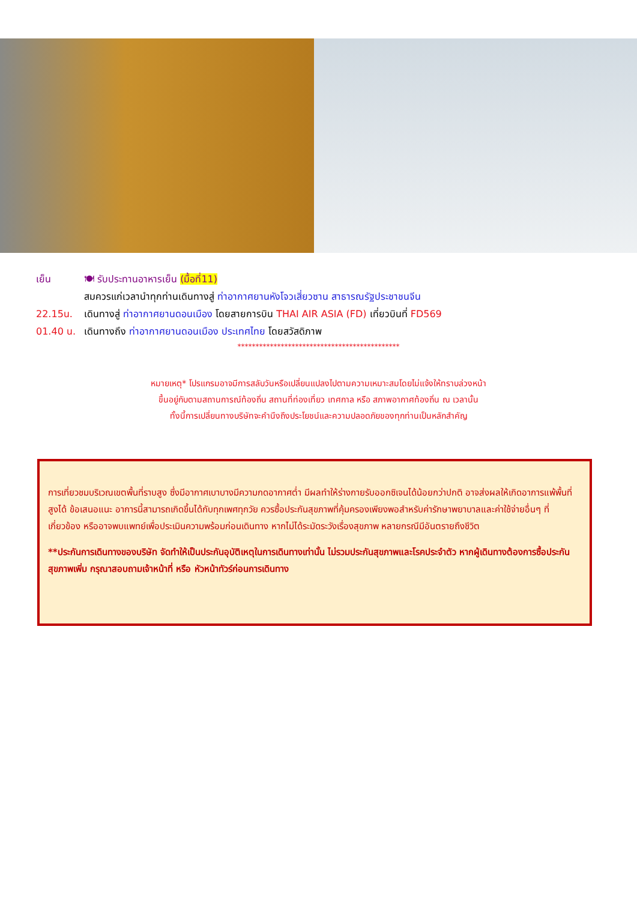เย็น 🍽 รับประทานอาหารเย็น (มื้อที่11)
สมควรแก่เวลานำทุกท่านเดินทางสู่ ท่าอากาศยานหังโจวเสี่ยวซาน สาธารณรัฐประชาชนจีน
22.15น. เดินทางสู่ ท่าอากาศยานดอนเมือง โดยสายการบิน THAI AIR ASIA (FD) เที่ยวบินที่ FD569
01.40 น. เดินทางถึง ท่าอากาศยานดอนเมือง ประเทศไทย โดยสวัสดิภาพ
*********************************************
หมายเหตุ* โปรแกรมอาจมีการสลับวันหรือเปลี่ยนแปลงไปตามความเหมาะสมโดยไม่แจ้งให้ทราบล่วงหน้า
ขึ้นอยู่กับตามสถานการณ์ท้องถิ่น สถานที่ท่องเที่ยว เทศกาล หรือ สภาพอากาศท้องถิ่น ณ เวลานั้น
ทั้งนี้การเปลี่ยนทางบริษัทจะคำนึงถึงประโยชน์และความปลอดภัยของทุกท่านเป็นหลักสำคัญ
การเที่ยวชมบริเวณเขตพื้นที่ราบสูง ซึ่งมีอากาศเบาบางมีความกดอากาศต่ำ มีผลทำให้ร่างกายรับออกซิเจนได้น้อยกว่าปกติ อาจส่งผลให้เกิดอาการแพ้พื้นที่สูงได้ ข้อเสนอแนะ อาการนี้สามารถเกิดขึ้นได้กับทุกเพศทุกวัย ควรซื้อประกันสุขภาพที่คุ้มครองเพียงพอสำหรับค่ารักษาพยาบาลและค่าใช้จ่ายอื่นๆ ที่เกี่ยวข้อง หรืออาจพบแพทย์เพื่อประเมินความพร้อมก่อนเดินทาง หากไม่ได้ระมัดระวังเรื่องสุขภาพ หลายกรณีมีอันตรายถึงชีวิต
**ประกันการเดินทางของบริษัท จัดทำให้เป็นประกันอุบัติเหตุในการเดินทางเท่านั้น ไม่รวมประกันสุขภาพและโรคประจำตัว หากผู้เดินทางต้องการซื้อประกันสุขภาพเพิ่ม กรุณาสอบถามเจ้าหน้าที่ หรือ หัวหน้าทัวร์ก่อนการเดินทาง